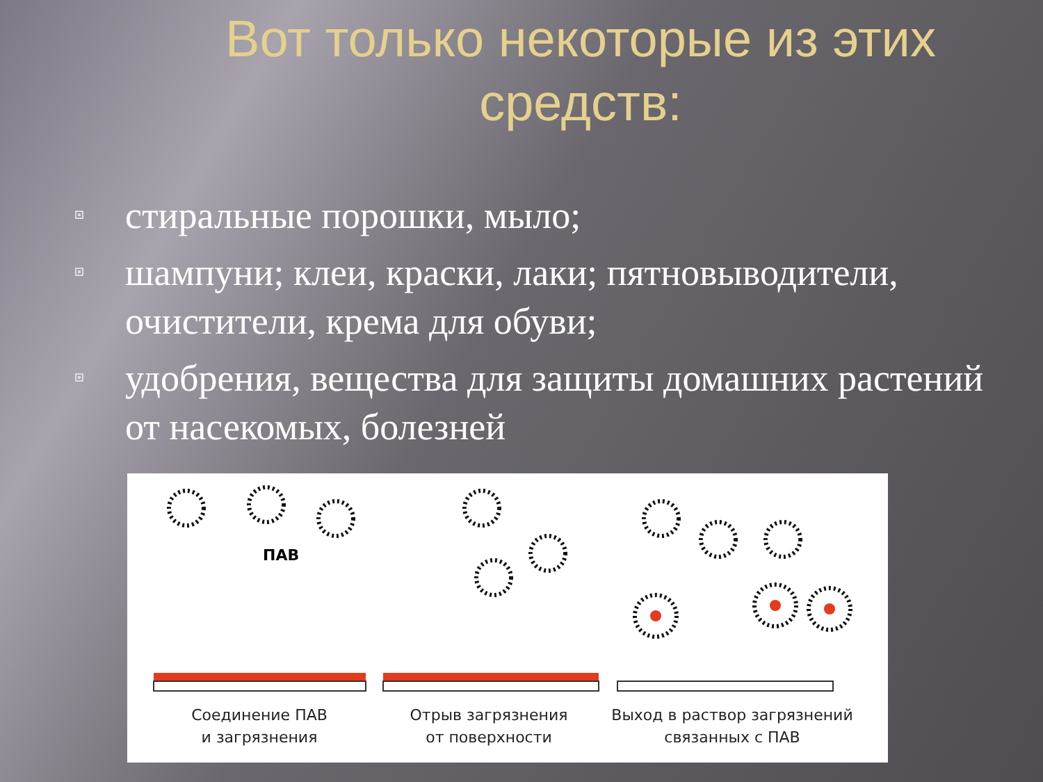Вот только некоторые из этих средств:
стиральные порошки, мыло;
шампуни; клеи, краски, лаки; пятновыводители, очистители, крема для обуви;
удобрения, вещества для защиты домашних растений от насекомых, болезней
ПАВ
Соединение ПАВ
и загрязнения
Отрыв загрязнения
от поверхности
Выход в раствор загрязнений
связанных с ПАВ